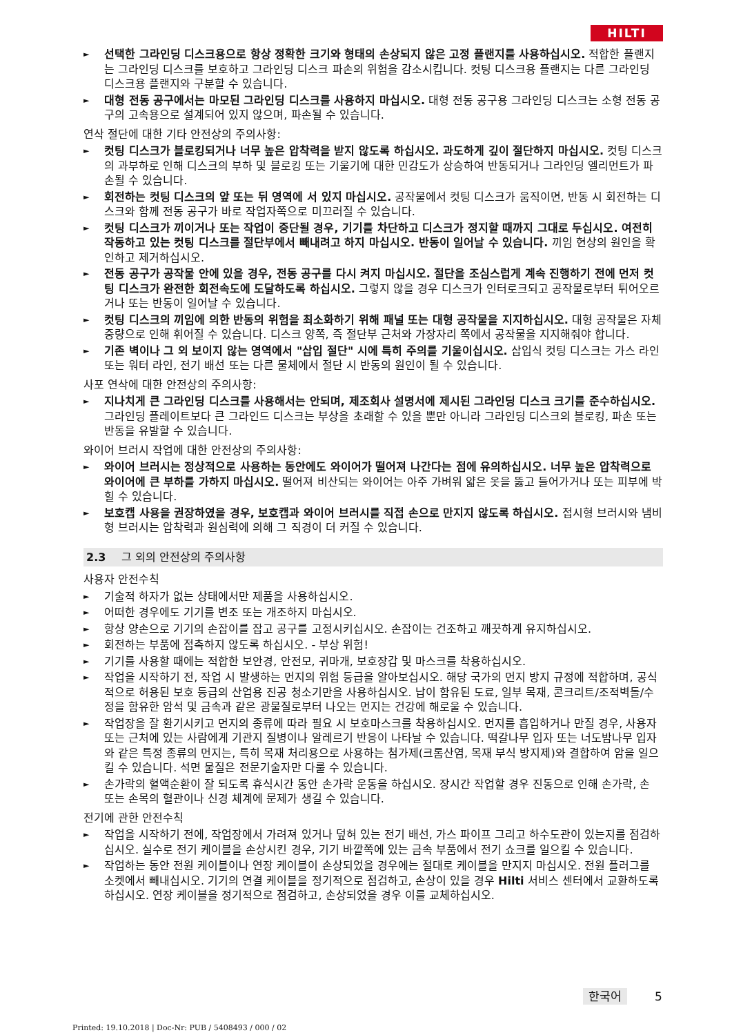HILTI
► 선택한 그라인딩 디스크용으로 항상 정확한 크기와 형태의 손상되지 않은 고정 플랜지를 사용하십시오. 적합한 플랜지는 그라인딩 디스크를 보호하고 그라인딩 디스크 파손의 위험을 감소시킵니다. 컷팅 디스크용 플랜지는 다른 그라인딩 디스크용 플랜지와 구분할 수 있습니다.
► 대형 전동 공구에서는 마모된 그라인딩 디스크를 사용하지 마십시오. 대형 전동 공구용 그라인딩 디스크는 소형 전동 공구의 고속용으로 설계되어 있지 않으며, 파손될 수 있습니다.
연삭 절단에 대한 기타 안전상의 주의사항:
► 컷팅 디스크가 블로킹되거나 너무 높은 압착력을 받지 않도록 하십시오. 과도하게 깊이 절단하지 마십시오. 컷팅 디스크의 과부하로 인해 디스크의 부하 및 블로킹 또는 기울기에 대한 민감도가 상승하여 반동되거나 그라인딩 엘리먼트가 파손될 수 있습니다.
► 회전하는 컷팅 디스크의 앞 또는 뒤 영역에 서 있지 마십시오. 공작물에서 컷팅 디스크가 움직이면, 반동 시 회전하는 디스크와 함께 전동 공구가 바로 작업자쪽으로 미끄러질 수 있습니다.
► 컷팅 디스크가 끼이거나 또는 작업이 중단될 경우, 기기를 차단하고 디스크가 정지할 때까지 그대로 두십시오. 여전히 작동하고 있는 컷팅 디스크를 절단부에서 빼내려고 하지 마십시오. 반동이 일어날 수 있습니다. 끼임 현상의 원인을 확인하고 제거하십시오.
► 전동 공구가 공작물 안에 있을 경우, 전동 공구를 다시 켜지 마십시오. 절단을 조심스럽게 계속 진행하기 전에 먼저 컷팅 디스크가 완전한 회전속도에 도달하도록 하십시오. 그렇지 않을 경우 디스크가 인터로크되고 공작물로부터 튀어오르거나 또는 반동이 일어날 수 있습니다.
► 컷팅 디스크의 끼임에 의한 반동의 위험을 최소화하기 위해 패널 또는 대형 공작물을 지지하십시오. 대형 공작물은 자체 중량으로 인해 휘어질 수 있습니다. 디스크 양쪽, 즉 절단부 근처와 가장자리 쪽에서 공작물을 지지해줘야 합니다.
► 기존 벽이나 그 외 보이지 않는 영역에서 "삽입 절단" 시에 특히 주의를 기울이십시오. 삽입식 컷팅 디스크는 가스 라인 또는 워터 라인, 전기 배선 또는 다른 물체에서 절단 시 반동의 원인이 될 수 있습니다.
사포 연삭에 대한 안전상의 주의사항:
► 지나치게 큰 그라인딩 디스크를 사용해서는 안되며, 제조회사 설명서에 제시된 그라인딩 디스크 크기를 준수하십시오. 그라인딩 플레이트보다 큰 그라인드 디스크는 부상을 초래할 수 있을 뿐만 아니라 그라인딩 디스크의 블로킹, 파손 또는 반동을 유발할 수 있습니다.
와이어 브러시 작업에 대한 안전상의 주의사항:
► 와이어 브러시는 정상적으로 사용하는 동안에도 와이어가 떨어져 나간다는 점에 유의하십시오. 너무 높은 압착력으로 와이어에 큰 부하를 가하지 마십시오. 떨어져 비산되는 와이어는 아주 가벼워 얇은 옷을 뚫고 들어가거나 또는 피부에 박힐 수 있습니다.
► 보호캡 사용을 권장하였을 경우, 보호캡과 와이어 브러시를 직접 손으로 만지지 않도록 하십시오. 접시형 브러시와 냄비형 브러시는 압착력과 원심력에 의해 그 직경이 더 커질 수 있습니다.
2.3 그 외의 안전상의 주의사항
사용자 안전수칙
► 기술적 하자가 없는 상태에서만 제품을 사용하십시오.
► 어떠한 경우에도 기기를 변조 또는 개조하지 마십시오.
► 항상 양손으로 기기의 손잡이를 잡고 공구를 고정시키십시오. 손잡이는 건조하고 깨끗하게 유지하십시오.
► 회전하는 부품에 접촉하지 않도록 하십시오. - 부상 위험!
► 기기를 사용할 때에는 적합한 보안경, 안전모, 귀마개, 보호장갑 및 마스크를 착용하십시오.
► 작업을 시작하기 전, 작업 시 발생하는 먼지의 위험 등급을 알아보십시오. 해당 국가의 먼지 방지 규정에 적합하며, 공식적으로 허용된 보호 등급의 산업용 진공 청소기만을 사용하십시오. 납이 함유된 도료, 일부 목재, 콘크리트/조적벽돌/수정을 함유한 암석 및 금속과 같은 광물질로부터 나오는 먼지는 건강에 해로울 수 있습니다.
► 작업장을 잘 환기시키고 먼지의 종류에 따라 필요 시 보호마스크를 착용하십시오. 먼지를 흡입하거나 만질 경우, 사용자 또는 근처에 있는 사람에게 기관지 질병이나 알레르기 반응이 나타날 수 있습니다. 떡갈나무 입자 또는 너도밤나무 입자와 같은 특정 종류의 먼지는, 특히 목재 처리용으로 사용하는 첨가제(크롬산염, 목재 부식 방지제)와 결합하여 암을 일으킬 수 있습니다. 석면 물질은 전문기술자만 다룰 수 있습니다.
► 손가락의 혈액순환이 잘 되도록 휴식시간 동안 손가락 운동을 하십시오. 장시간 작업할 경우 진동으로 인해 손가락, 손 또는 손목의 혈관이나 신경 체계에 문제가 생길 수 있습니다.
전기에 관한 안전수칙
► 작업을 시작하기 전에, 작업장에서 가려져 있거나 덮혀 있는 전기 배선, 가스 파이프 그리고 하수도관이 있는지를 점검하십시오. 실수로 전기 케이블을 손상시킨 경우, 기기 바깥쪽에 있는 금속 부품에서 전기 쇼크를 일으킬 수 있습니다.
► 작업하는 동안 전원 케이블이나 연장 케이블이 손상되었을 경우에는 절대로 케이블을 만지지 마십시오. 전원 플러그를 소켓에서 빼내십시오. 기기의 연결 케이블을 정기적으로 점검하고, 손상이 있을 경우 Hilti 서비스 센터에서 교환하도록 하십시오. 연장 케이블을 정기적으로 점검하고, 손상되었을 경우 이를 교체하십시오.
한국어 5
Printed: 19.10.2018 | Doc-Nr: PUB / 5408493 / 000 / 02